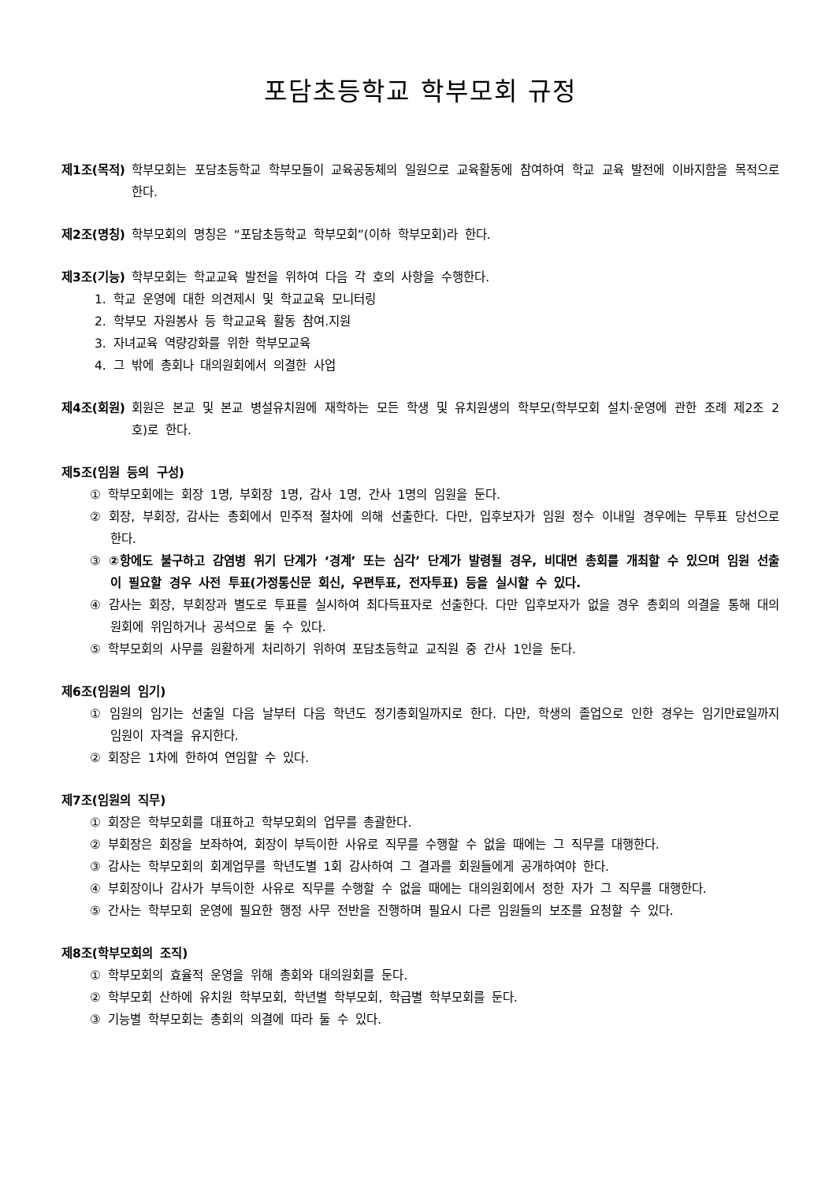포담초등학교 학부모회 규정
제1조(목적) 학부모회는 포담초등학교 학부모들이 교육공동체의 일원으로 교육활동에 참여하여 학교 교육 발전에 이바지함을 목적으로 한다.
제2조(명칭) 학부모회의 명칭은 “포담초등학교 학부모회”(이하 학부모회)라 한다.
제3조(기능) 학부모회는 학교교육 발전을 위하여 다음 각 호의 사항을 수행한다.
1. 학교 운영에 대한 의견제시 및 학교교육 모니터링
2. 학부모 자원봉사 등 학교교육 활동 참여.지원
3. 자녀교육 역량강화를 위한 학부모교육
4. 그 밖에 총회나 대의원회에서 의결한 사업
제4조(회원) 회원은 본교 및 본교 병설유치원에 재학하는 모든 학생 및 유치원생의 학부모(학부모회 설치·운영에 관한 조례 제2조 2호)로 한다.
제5조(임원 등의 구성)
① 학부모회에는 회장 1명, 부회장 1명, 감사 1명, 간사 1명의 임원을 둔다.
② 회장, 부회장, 감사는 총회에서 민주적 절차에 의해 선출한다. 다만, 입후보자가 임원 정수 이내일 경우에는 무투표 당선으로 한다.
③ ②항에도 불구하고 감염병 위기 단계가 ‘경계’ 또는 심각’ 단계가 발령될 경우, 비대면 총회를 개최할 수 있으며 임원 선출이 필요할 경우 사전 투표(가정통신문 회신, 우편투표, 전자투표) 등을 실시할 수 있다.
④ 감사는 회장, 부회장과 별도로 투표를 실시하여 최다득표자로 선출한다. 다만 입후보자가 없을 경우 총회의 의결을 통해 대의원회에 위임하거나 공석으로 둘 수 있다.
⑤ 학부모회의 사무를 원활하게 처리하기 위하여 포담초등학교 교직원 중 간사 1인을 둔다.
제6조(임원의 임기)
① 임원의 임기는 선출일 다음 날부터 다음 학년도 정기총회일까지로 한다. 다만, 학생의 졸업으로 인한 경우는 임기만료일까지 임원이 자격을 유지한다.
② 회장은 1차에 한하여 연임할 수 있다.
제7조(임원의 직무)
① 회장은 학부모회를 대표하고 학부모회의 업무를 총괄한다.
② 부회장은 회장을 보좌하여, 회장이 부득이한 사유로 직무를 수행할 수 없을 때에는 그 직무를 대행한다.
③ 감사는 학부모회의 회계업무를 학년도별 1회 감사하여 그 결과를 회원들에게 공개하여야 한다.
④ 부회장이나 감사가 부득이한 사유로 직무를 수행할 수 없을 때에는 대의원회에서 정한 자가 그 직무를 대행한다.
⑤ 간사는 학부모회 운영에 필요한 행정 사무 전반을 진행하며 필요시 다른 임원들의 보조를 요청할 수 있다.
제8조(학부모회의 조직)
① 학부모회의 효율적 운영을 위해 총회와 대의원회를 둔다.
② 학부모회 산하에 유치원 학부모회, 학년별 학부모회, 학급별 학부모회를 둔다.
③ 기능별 학부모회는 총회의 의결에 따라 둘 수 있다.